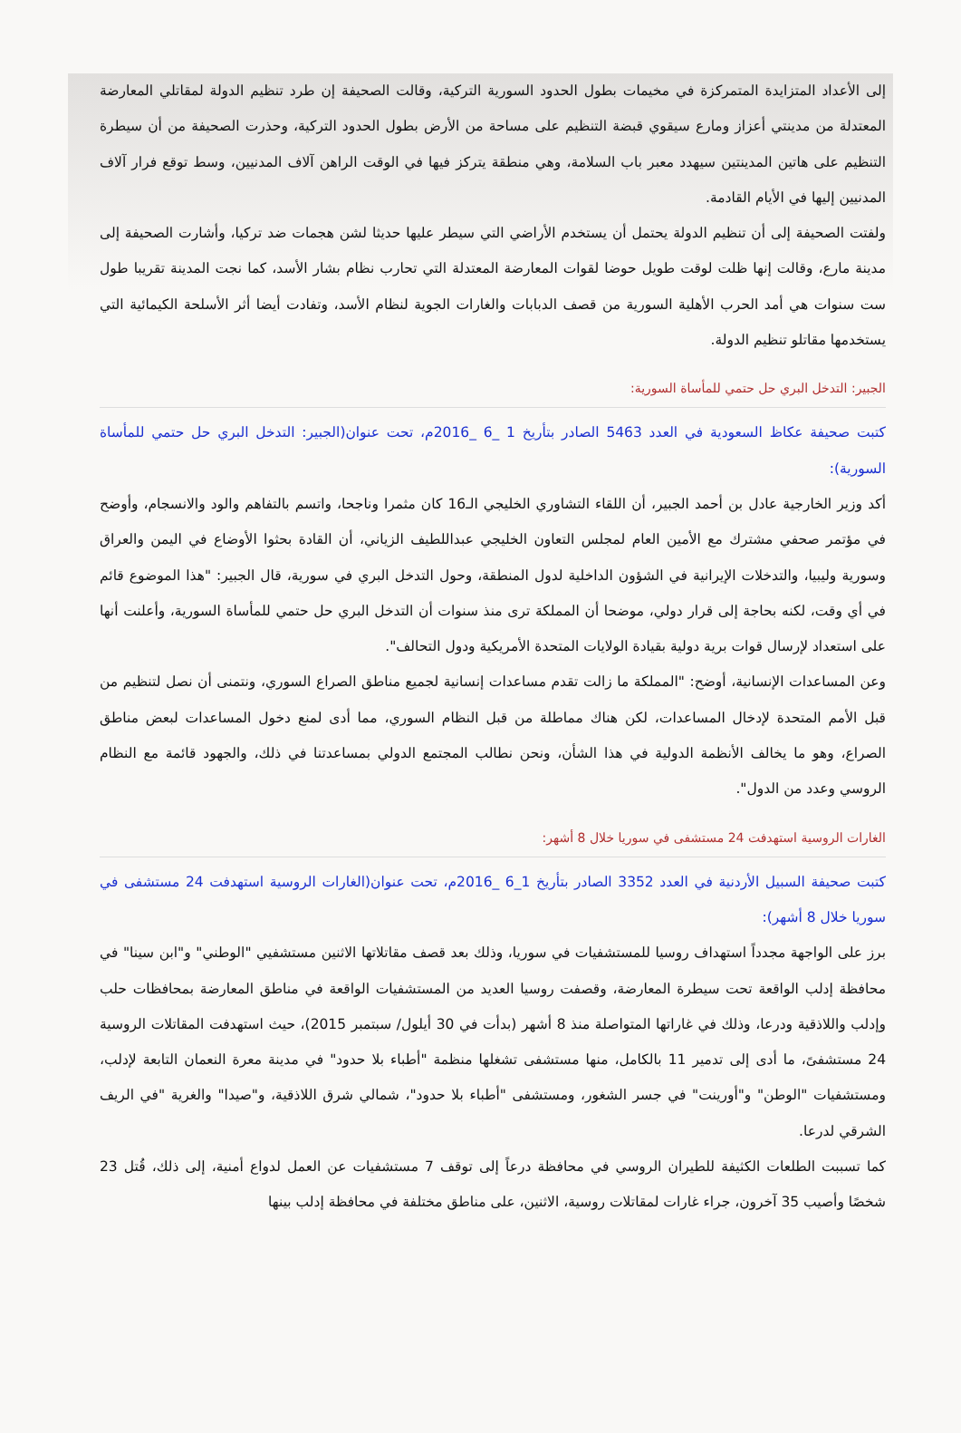إلى الأعداد المتزايدة المتمركزة في مخيمات بطول الحدود السورية التركية، وقالت الصحيفة إن طرد تنظيم الدولة لمقاتلي المعارضة المعتدلة من مدينتي أعزاز ومارع سيقوي قبضة التنظيم على مساحة من الأرض بطول الحدود التركية، وحذرت الصحيفة من أن سيطرة التنظيم على هاتين المدينتين سيهدد معبر باب السلامة، وهي منطقة يتركز فيها في الوقت الراهن آلاف المدنيين، وسط توقع فرار آلاف المدنيين إليها في الأيام القادمة.
ولفتت الصحيفة إلى أن تنظيم الدولة يحتمل أن يستخدم الأراضي التي سيطر عليها حديثا لشن هجمات ضد تركيا، وأشارت الصحيفة إلى مدينة مارع، وقالت إنها ظلت لوقت طويل حوضا لقوات المعارضة المعتدلة التي تحارب نظام بشار الأسد، كما نجت المدينة تقريبا طول ست سنوات هي أمد الحرب الأهلية السورية من قصف الدبابات والغارات الجوية لنظام الأسد، وتفادت أيضا أثر الأسلحة الكيمائية التي يستخدمها مقاتلو تنظيم الدولة.
الجبير: التدخل البري حل حتمي للمأساة السورية:
كتبت صحيفة عكاظ السعودية في العدد 5463 الصادر بتأريخ 1 _6 _2016م، تحت عنوان(الجبير: التدخل البري حل حتمي للمأساة السورية):
أكد وزير الخارجية عادل بن أحمد الجبير، أن اللقاء التشاوري الخليجي الـ16 كان مثمرا وناجحا، واتسم بالتفاهم والود والانسجام، وأوضح في مؤتمر صحفي مشترك مع الأمين العام لمجلس التعاون الخليجي عبداللطيف الزياني، أن القادة بحثوا الأوضاع في اليمن والعراق وسورية وليبيا، والتدخلات الإيرانية في الشؤون الداخلية لدول المنطقة، وحول التدخل البري في سورية، قال الجبير: "هذا الموضوع قائم في أي وقت، لكنه بحاجة إلى قرار دولي، موضحا أن المملكة ترى منذ سنوات أن التدخل البري حل حتمي للمأساة السورية، وأعلنت أنها على استعداد لإرسال قوات برية دولية بقيادة الولايات المتحدة الأمريكية ودول التحالف".
وعن المساعدات الإنسانية، أوضح: "المملكة ما زالت تقدم مساعدات إنسانية لجميع مناطق الصراع السوري، ونتمنى أن نصل لتنظيم من قبل الأمم المتحدة لإدخال المساعدات، لكن هناك مماطلة من قبل النظام السوري، مما أدى لمنع دخول المساعدات لبعض مناطق الصراع، وهو ما يخالف الأنظمة الدولية في هذا الشأن، ونحن نطالب المجتمع الدولي بمساعدتنا في ذلك، والجهود قائمة مع النظام الروسي وعدد من الدول".
الغارات الروسية استهدفت 24 مستشفى في سوريا خلال 8 أشهر:
كتبت صحيفة السبيل الأردنية في العدد 3352 الصادر بتأريخ 1_6 _2016م، تحت عنوان(الغارات الروسية استهدفت 24 مستشفى في سوريا خلال 8 أشهر):
برز على الواجهة مجدداً استهداف روسيا للمستشفيات في سوريا، وذلك بعد قصف مقاتلاتها الاثنين مستشفيي "الوطني" و"ابن سينا" في محافظة إدلب الواقعة تحت سيطرة المعارضة، وقصفت روسيا العديد من المستشفيات الواقعة في مناطق المعارضة بمحافظات حلب وإدلب واللاذقية ودرعا، وذلك في غاراتها المتواصلة منذ 8 أشهر (بدأت في 30 أيلول/ سبتمبر 2015)، حيث استهدفت المقاتلات الروسية 24 مستشفىً، ما أدى إلى تدمير 11 بالكامل، منها مستشفى تشغلها منظمة "أطباء بلا حدود" في مدينة معرة النعمان التابعة لإدلب، ومستشفيات "الوطن" و"أورينت" في جسر الشغور، ومستشفى "أطباء بلا حدود"، شمالي شرق اللاذقية، و"صيدا" والغرية "في الريف الشرقي لدرعا.
كما تسببت الطلعات الكثيفة للطيران الروسي في محافظة درعاً إلى توقف 7 مستشفيات عن العمل لدواع أمنية، إلى ذلك، قُتل 23 شخصًا وأصيب 35 آخرون، جراء غارات لمقاتلات روسية، الاثنين، على مناطق مختلفة في محافظة إدلب بينها